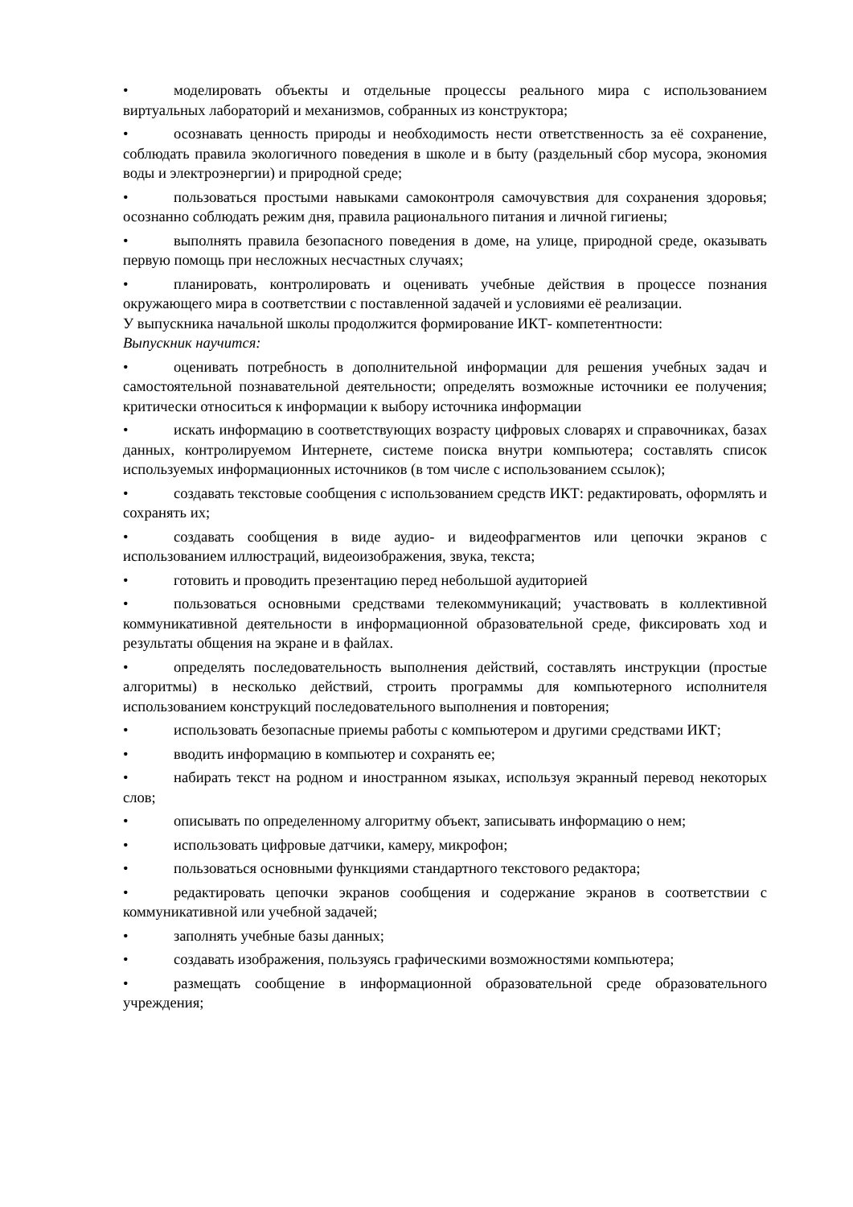• моделировать объекты и отдельные процессы реального мира с использованием виртуальных лабораторий и механизмов, собранных из конструктора;
• осознавать ценность природы и необходимость нести ответственность за её сохранение, соблюдать правила экологичного поведения в школе и в быту (раздельный сбор мусора, экономия воды и электроэнергии) и природной среде;
• пользоваться простыми навыками самоконтроля самочувствия для сохранения здоровья; осознанно соблюдать режим дня, правила рационального питания и личной гигиены;
• выполнять правила безопасного поведения в доме, на улице, природной среде, оказывать первую помощь при несложных несчастных случаях;
• планировать, контролировать и оценивать учебные действия в процессе познания окружающего мира в соответствии с поставленной задачей и условиями её реализации.
У выпускника начальной школы продолжится формирование ИКТ- компетентности:
Выпускник научится:
• оценивать потребность в дополнительной информации для решения учебных задач и самостоятельной познавательной деятельности; определять возможные источники ее получения; критически относиться к информации к выбору источника информации
• искать информацию в соответствующих возрасту цифровых словарях и справочниках, базах данных, контролируемом Интернете, системе поиска внутри компьютера; составлять список используемых информационных источников (в том числе с использованием ссылок);
• создавать текстовые сообщения с использованием средств ИКТ: редактировать, оформлять и сохранять их;
• создавать сообщения в виде аудио- и видеофрагментов или цепочки экранов с использованием иллюстраций, видеоизображения, звука, текста;
• готовить и проводить презентацию перед небольшой аудиторией
• пользоваться основными средствами телекоммуникаций; участвовать в коллективной коммуникативной деятельности в информационной образовательной среде, фиксировать ход и результаты общения на экране и в файлах.
• определять последовательность выполнения действий, составлять инструкции (простые алгоритмы) в несколько действий, строить программы для компьютерного исполнителя использованием конструкций последовательного выполнения и повторения;
• использовать безопасные приемы работы с компьютером и другими средствами ИКТ;
• вводить информацию в компьютер и сохранять ее;
• набирать текст на родном и иностранном языках, используя экранный перевод некоторых слов;
• описывать по определенному алгоритму объект, записывать информацию о нем;
• использовать цифровые датчики, камеру, микрофон;
• пользоваться основными функциями стандартного текстового редактора;
• редактировать цепочки экранов сообщения и содержание экранов в соответствии с коммуникативной или учебной задачей;
• заполнять учебные базы данных;
• создавать изображения, пользуясь графическими возможностями компьютера;
• размещать сообщение в информационной образовательной среде образовательного учреждения;